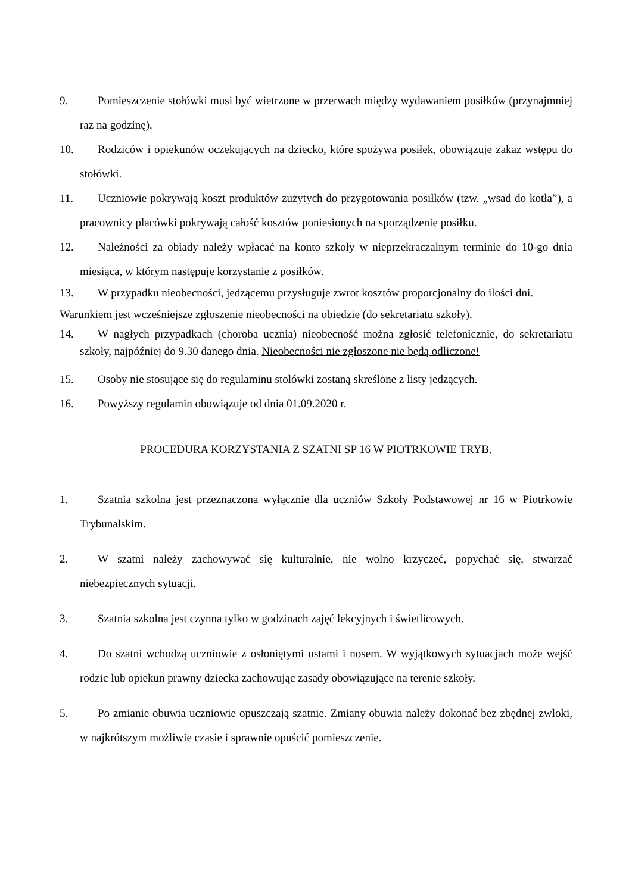9. Pomieszczenie stołówki musi być wietrzone w przerwach między wydawaniem posiłków (przynajmniej raz na godzinę).
10. Rodziców i opiekunów oczekujących na dziecko, które spożywa posiłek, obowiązuje zakaz wstępu do stołówki.
11. Uczniowie pokrywają koszt produktów zużytych do przygotowania posiłków (tzw. „wsad do kotła”), a pracownicy placówki pokrywają całość kosztów poniesionych na sporządzenie posiłku.
12. Należności za obiady należy wpłacać na konto szkoły w nieprzekraczalnym terminie do 10-go dnia miesiąca, w którym następuje korzystanie z posiłków.
13. W przypadku nieobecności, jedzącemu przysługuje zwrot kosztów proporcjonalny do ilości dni.
Warunkiem jest wcześniejsze zgłoszenie nieobecności na obiedzie (do sekretariatu szkoły).
14. W nagłych przypadkach (choroba ucznia) nieobecność można zgłosić telefonicznie, do sekretariatu szkoły, najpóźniej do 9.30 danego dnia. Nieobecności nie zgłoszone nie będą odliczone!
15. Osoby nie stosujące się do regulaminu stołówki zostaną skreślone z listy jedzących.
16. Powyższy regulamin obowiązuje od dnia 01.09.2020 r.
PROCEDURA KORZYSTANIA Z SZATNI SP 16 W PIOTRKOWIE TRYB.
1. Szatnia szkolna jest przeznaczona wyłącznie dla uczniów Szkoły Podstawowej nr 16 w Piotrkowie Trybunalskim.
2. W szatni należy zachowywać się kulturalnie, nie wolno krzyczeć, popychać się, stwarzać niebezpiecznych sytuacji.
3. Szatnia szkolna jest czynna tylko w godzinach zajęć lekcyjnych i świetlicowych.
4. Do szatni wchodzą uczniowie z osłoniętymi ustami i nosem. W wyjątkowych sytuacjach może wejść rodzic lub opiekun prawny dziecka zachowując zasady obowiązujące na terenie szkoły.
5. Po zmianie obuwia uczniowie opuszczają szatnie. Zmiany obuwia należy dokonać bez zbędnej zwłoki, w najkrótszym możliwie czasie i sprawnie opuścić pomieszczenie.